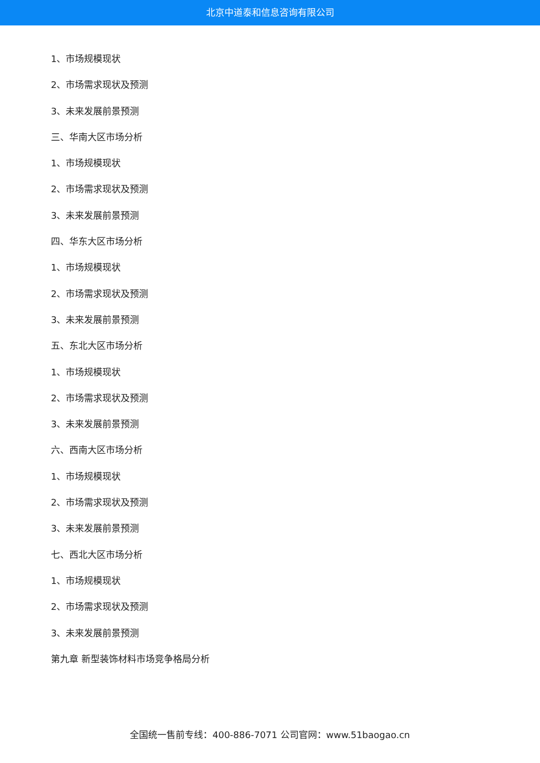北京中道泰和信息咨询有限公司
1、市场规模现状
2、市场需求现状及预测
3、未来发展前景预测
三、华南大区市场分析
1、市场规模现状
2、市场需求现状及预测
3、未来发展前景预测
四、华东大区市场分析
1、市场规模现状
2、市场需求现状及预测
3、未来发展前景预测
五、东北大区市场分析
1、市场规模现状
2、市场需求现状及预测
3、未来发展前景预测
六、西南大区市场分析
1、市场规模现状
2、市场需求现状及预测
3、未来发展前景预测
七、西北大区市场分析
1、市场规模现状
2、市场需求现状及预测
3、未来发展前景预测
第九章 新型装饰材料市场竞争格局分析
全国统一售前专线：400-886-7071 公司官网：www.51baogao.cn